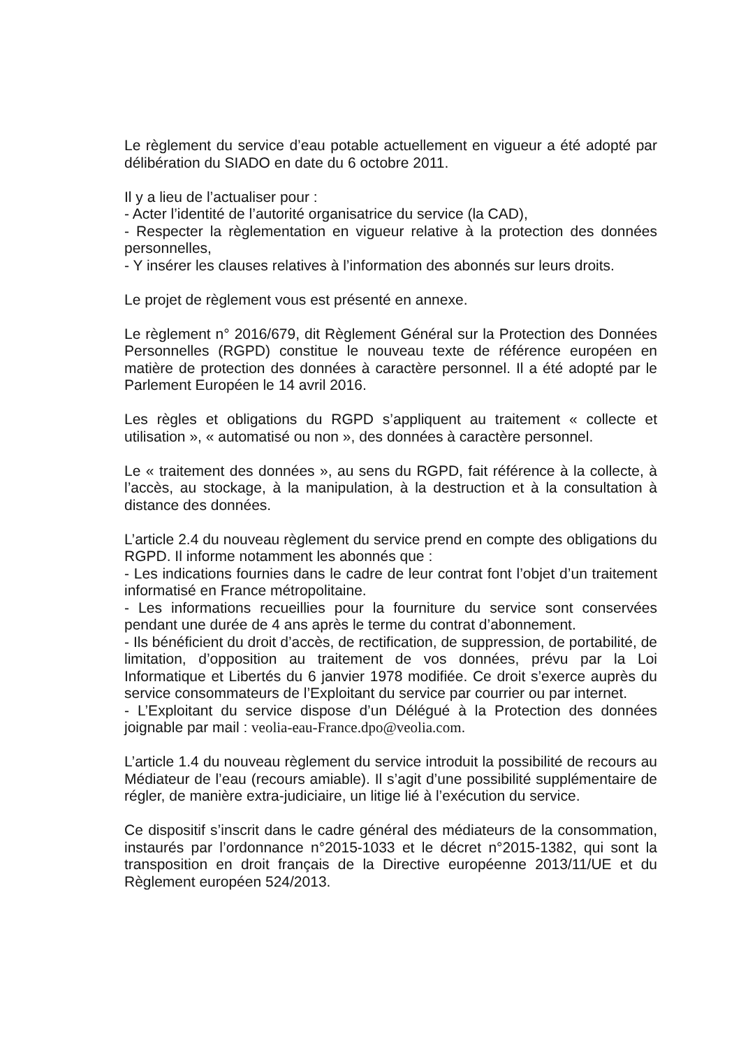Le règlement du service d’eau potable actuellement en vigueur a été adopté par délibération du SIADO en date du 6 octobre 2011.
Il y a lieu de l’actualiser pour :
- Acter l’identité de l’autorité organisatrice du service (la CAD),
- Respecter la règlementation en vigueur relative à la protection des données personnelles,
- Y insérer les clauses relatives à l’information des abonnés sur leurs droits.
Le projet de règlement vous est présenté en annexe.
Le règlement n° 2016/679, dit Règlement Général sur la Protection des Données Personnelles (RGPD) constitue le nouveau texte de référence européen en matière de protection des données à caractère personnel. Il a été adopté par le Parlement Européen le 14 avril 2016.
Les règles et obligations du RGPD s’appliquent au traitement « collecte et utilisation », « automatisé ou non », des données à caractère personnel.
Le « traitement des données », au sens du RGPD, fait référence à la collecte, à l’accès, au stockage, à la manipulation, à la destruction et à la consultation à distance des données.
L’article 2.4 du nouveau règlement du service prend en compte des obligations du RGPD. Il informe notamment les abonnés que :
- Les indications fournies dans le cadre de leur contrat font l’objet d’un traitement informatisé en France métropolitaine.
- Les informations recueillies pour la fourniture du service sont conservées pendant une durée de 4 ans après le terme du contrat d’abonnement.
- Ils bénéficient du droit d’accès, de rectification, de suppression, de portabilité, de limitation, d’opposition au traitement de vos données, prévu par la Loi Informatique et Libertés du 6 janvier 1978 modifiée. Ce droit s’exerce auprès du service consommateurs de l’Exploitant du service par courrier ou par internet.
- L’Exploitant du service dispose d’un Délégué à la Protection des données joignable par mail : veolia-eau-France.dpo@veolia.com.
L’article 1.4 du nouveau règlement du service introduit la possibilité de recours au Médiateur de l’eau (recours amiable). Il s’agit d’une possibilité supplémentaire de régler, de manière extra-judiciaire, un litige lié à l’exécution du service.
Ce dispositif s’inscrit dans le cadre général des médiateurs de la consommation, instaurés par l’ordonnance n°2015-1033 et le décret n°2015-1382, qui sont la transposition en droit français de la Directive européenne 2013/11/UE et du Règlement européen 524/2013.